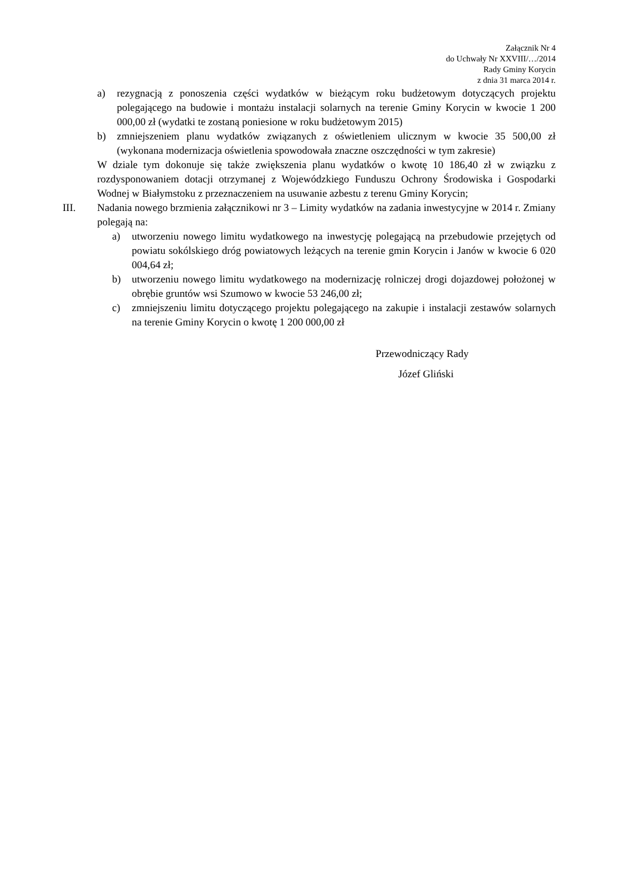Załącznik Nr 4
do Uchwały Nr XXVIII/…/2014
Rady Gminy Korycin
z dnia 31 marca 2014 r.
a) rezygnacją z ponoszenia części wydatków w bieżącym roku budżetowym dotyczących projektu polegającego na budowie i montażu instalacji solarnych na terenie Gminy Korycin w kwocie 1 200 000,00 zł (wydatki te zostaną poniesione w roku budżetowym 2015)
b) zmniejszeniem planu wydatków związanych z oświetleniem ulicznym w kwocie 35 500,00 zł (wykonana modernizacja oświetlenia spowodowała znaczne oszczędności w tym zakresie)
W dziale tym dokonuje się także zwiększenia planu wydatków o kwotę 10 186,40 zł w związku z rozdysponowaniem dotacji otrzymanej z Wojewódzkiego Funduszu Ochrony Środowiska i Gospodarki Wodnej w Białymstoku z przeznaczeniem na usuwanie azbestu z terenu Gminy Korycin;
III. Nadania nowego brzmienia załącznikowi nr 3 – Limity wydatków na zadania inwestycyjne w 2014 r. Zmiany polegają na:
a) utworzeniu nowego limitu wydatkowego na inwestycję polegającą na przebudowie przejętych od powiatu sokólskiego dróg powiatowych leżących na terenie gmin Korycin i Janów w kwocie 6 020 004,64 zł;
b) utworzeniu nowego limitu wydatkowego na modernizację rolniczej drogi dojazdowej położonej w obrębie gruntów wsi Szumowo w kwocie 53 246,00 zł;
c) zmniejszeniu limitu dotyczącego projektu polegającego na zakupie i instalacji zestawów solarnych na terenie Gminy Korycin o kwotę 1 200 000,00 zł
Przewodniczący Rady
Józef Gliński